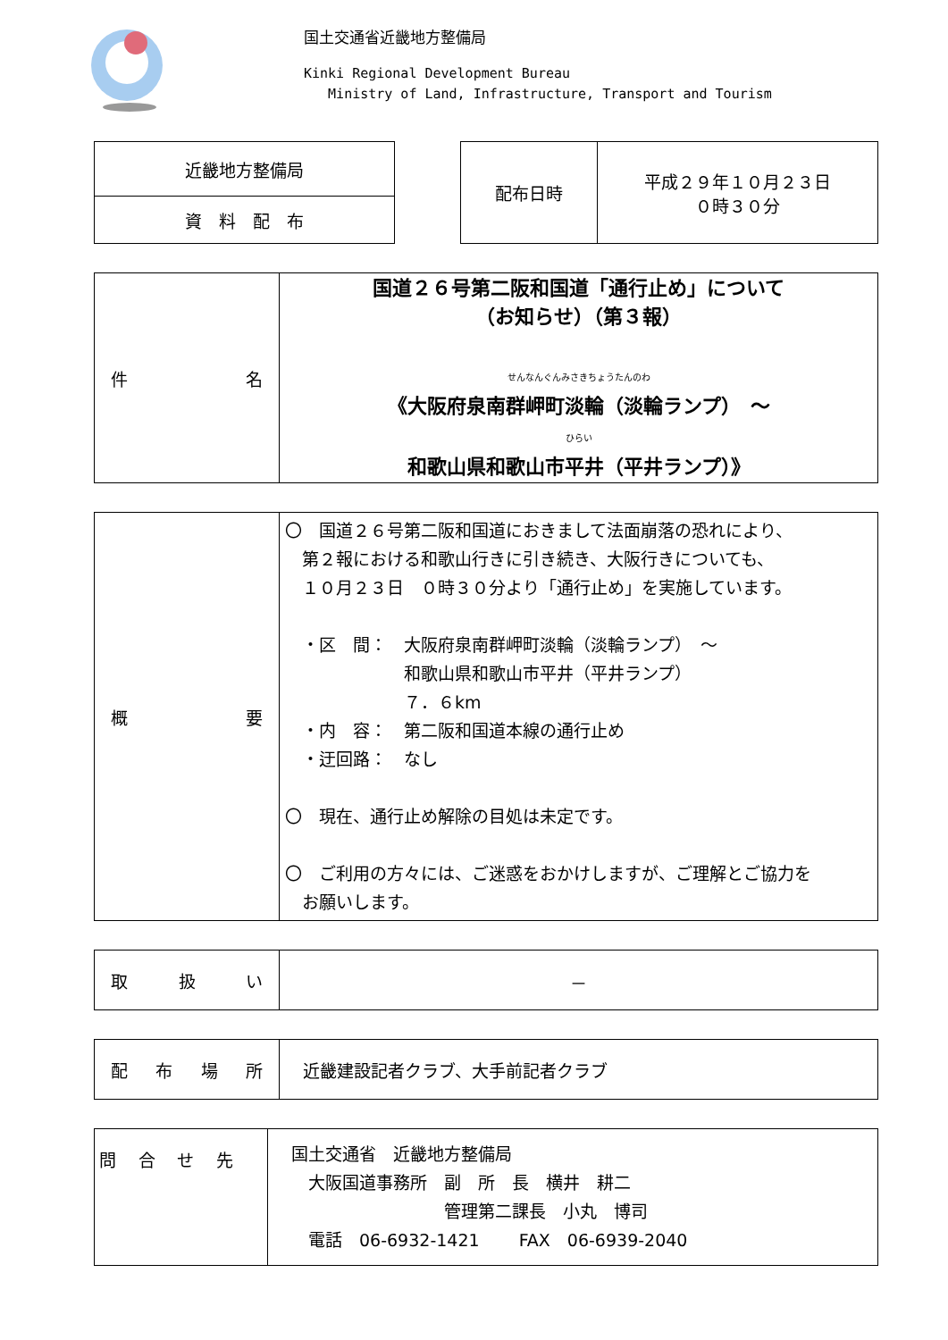国土交通省近畿地方整備局
Kinki Regional Development Bureau
Ministry of Land, Infrastructure, Transport and Tourism
| 近畿地方整備局 |
| 資 料 配 布 |
| 配布日時 | 平成２９年１０月２３日 ０時３０分 |
| 件 名 | 国道２６号第二阪和国道「通行止め」について （お知らせ）（第３報） せんなんぐんみさきちょうたんのわ 《大阪府泉南群岬町淡輪（淡輪ランプ） ～ ひらい 和歌山県和歌山市平井（平井ランプ）》 |
| 概 要 | 〇 国道２６号第二阪和国道におきまして法面崩落の恐れにより、 第２報における和歌山行きに引き続き、大阪行きについても、 １０月２３日 ０時３０分より「通行止め」を実施しています。 ・区 間： 大阪府泉南群岬町淡輪（淡輪ランプ） ～ 和歌山県和歌山市平井（平井ランプ） ７．６km ・内 容： 第二阪和国道本線の通行止め ・迂回路： なし 〇 現在、通行止め解除の目処は未定です。 〇 ご利用の方々には、ご迷惑をおかけしますが、ご理解とご協力を お願いします。 |
| 取 扱 い | － |
| 配 布 場 所 | 近畿建設記者クラブ、大手前記者クラブ |
| 問 合 せ 先 | 国土交通省 近畿地方整備局 大阪国道事務所 副 所 長 横井 耕二 管理第二課長 小丸 博司 電話 06-6932-1421 FAX 06-6939-2040 |